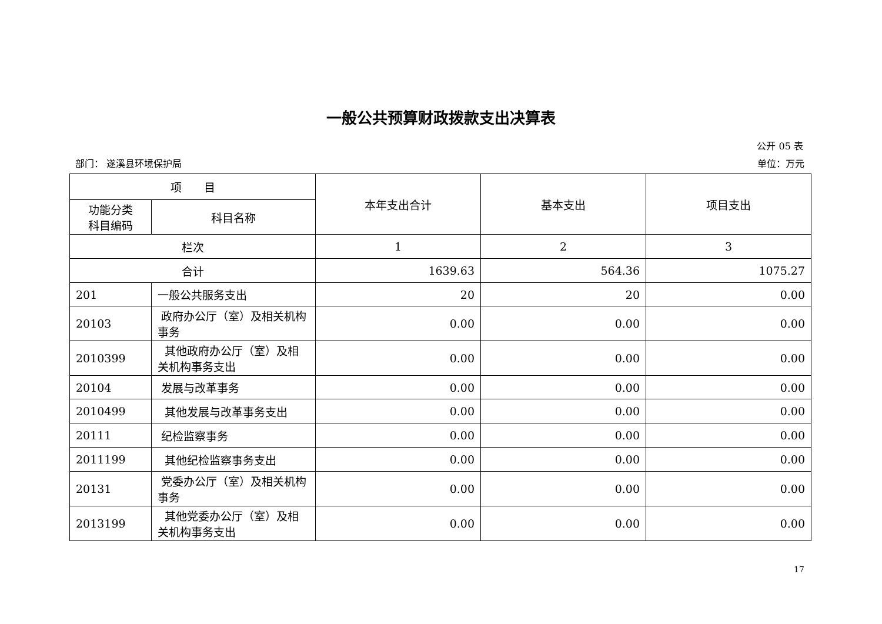一般公共预算财政拨款支出决算表
公开 05 表
部门： 遂溪县环境保护局 单位：万元
| 项 目 | | 本年支出合计 | 基本支出 | 项目支出 |
| --- | --- | --- | --- | --- |
| 功能分类 科目编码 | 科目名称 | | | |
| 栏次 | | 1 | 2 | 3 |
| 合计 | | 1639.63 | 564.36 | 1075.27 |
| 201 | 一般公共服务支出 | 20 | 20 | 0.00 |
| 20103 | 政府办公厅（室）及相关机构事务 | 0.00 | 0.00 | 0.00 |
| 2010399 | 其他政府办公厅（室）及相关机构事务支出 | 0.00 | 0.00 | 0.00 |
| 20104 | 发展与改革事务 | 0.00 | 0.00 | 0.00 |
| 2010499 | 其他发展与改革事务支出 | 0.00 | 0.00 | 0.00 |
| 20111 | 纪检监察事务 | 0.00 | 0.00 | 0.00 |
| 2011199 | 其他纪检监察事务支出 | 0.00 | 0.00 | 0.00 |
| 20131 | 党委办公厅（室）及相关机构事务 | 0.00 | 0.00 | 0.00 |
| 2013199 | 其他党委办公厅（室）及相关机构事务支出 | 0.00 | 0.00 | 0.00 |
17